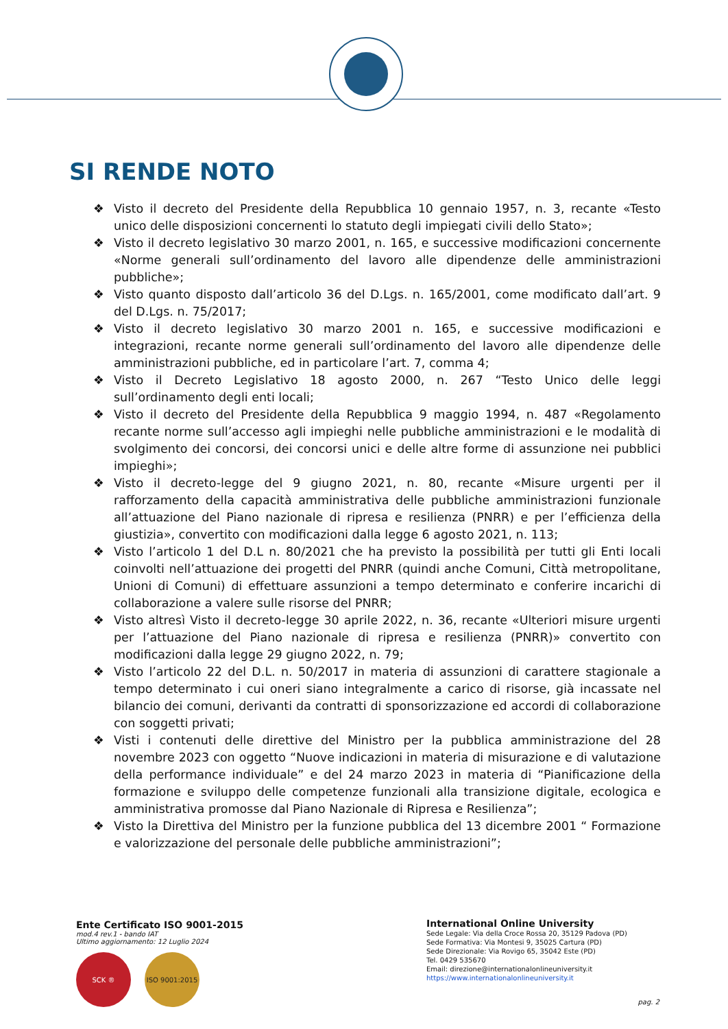SI RENDE NOTO
❖ Visto il decreto del Presidente della Repubblica 10 gennaio 1957, n. 3, recante «Testo unico delle disposizioni concernenti lo statuto degli impiegati civili dello Stato»;
❖ Visto il decreto legislativo 30 marzo 2001, n. 165, e successive modificazioni concernente «Norme generali sull’ordinamento del lavoro alle dipendenze delle amministrazioni pubbliche»;
❖ Visto quanto disposto dall’articolo 36 del D.Lgs. n. 165/2001, come modificato dall’art. 9 del D.Lgs. n. 75/2017;
❖ Visto il decreto legislativo 30 marzo 2001 n. 165, e successive modificazioni e integrazioni, recante norme generali sull’ordinamento del lavoro alle dipendenze delle amministrazioni pubbliche, ed in particolare l’art. 7, comma 4;
❖ Visto il Decreto Legislativo 18 agosto 2000, n. 267 “Testo Unico delle leggi sull’ordinamento degli enti locali;
❖ Visto il decreto del Presidente della Repubblica 9 maggio 1994, n. 487 «Regolamento recante norme sull’accesso agli impieghi nelle pubbliche amministrazioni e le modalità di svolgimento dei concorsi, dei concorsi unici e delle altre forme di assunzione nei pubblici impieghi»;
❖ Visto il decreto-legge del 9 giugno 2021, n. 80, recante «Misure urgenti per il rafforzamento della capacità amministrativa delle pubbliche amministrazioni funzionale all’attuazione del Piano nazionale di ripresa e resilienza (PNRR) e per l’efficienza della giustizia», convertito con modificazioni dalla legge 6 agosto 2021, n. 113;
❖ Visto l’articolo 1 del D.L n. 80/2021 che ha previsto la possibilità per tutti gli Enti locali coinvolti nell’attuazione dei progetti del PNRR (quindi anche Comuni, Città metropolitane, Unioni di Comuni) di effettuare assunzioni a tempo determinato e conferire incarichi di collaborazione a valere sulle risorse del PNRR;
❖ Visto altresì Visto il decreto-legge 30 aprile 2022, n. 36, recante «Ulteriori misure urgenti per l’attuazione del Piano nazionale di ripresa e resilienza (PNRR)» convertito con modificazioni dalla legge 29 giugno 2022, n. 79;
❖ Visto l’articolo 22 del D.L. n. 50/2017 in materia di assunzioni di carattere stagionale a tempo determinato i cui oneri siano integralmente a carico di risorse, già incassate nel bilancio dei comuni, derivanti da contratti di sponsorizzazione ed accordi di collaborazione con soggetti privati;
❖ Visti i contenuti delle direttive del Ministro per la pubblica amministrazione del 28 novembre 2023 con oggetto “Nuove indicazioni in materia di misurazione e di valutazione della performance individuale” e del 24 marzo 2023 in materia di “Pianificazione della formazione e sviluppo delle competenze funzionali alla transizione digitale, ecologica e amministrativa promosse dal Piano Nazionale di Ripresa e Resilienza”;
❖ Visto la Direttiva del Ministro per la funzione pubblica del 13 dicembre 2001 “ Formazione e valorizzazione del personale delle pubbliche amministrazioni”;
Ente Certificato ISO 9001-2015
mod.4 rev.1 - bando IAT
Ultimo aggiornamento: 12 Luglio 2024
SCK ® ISO 9001:2015
International Online University
Sede Legale: Via della Croce Rossa 20, 35129 Padova (PD)
Sede Formativa: Via Montesi 9, 35025 Cartura (PD)
Sede Direzionale: Via Rovigo 65, 35042 Este (PD)
Tel. 0429 535670
Email: direzione@internationalonlineuniversity.it
https://www.internationalonlineuniversity.it
pag. 2